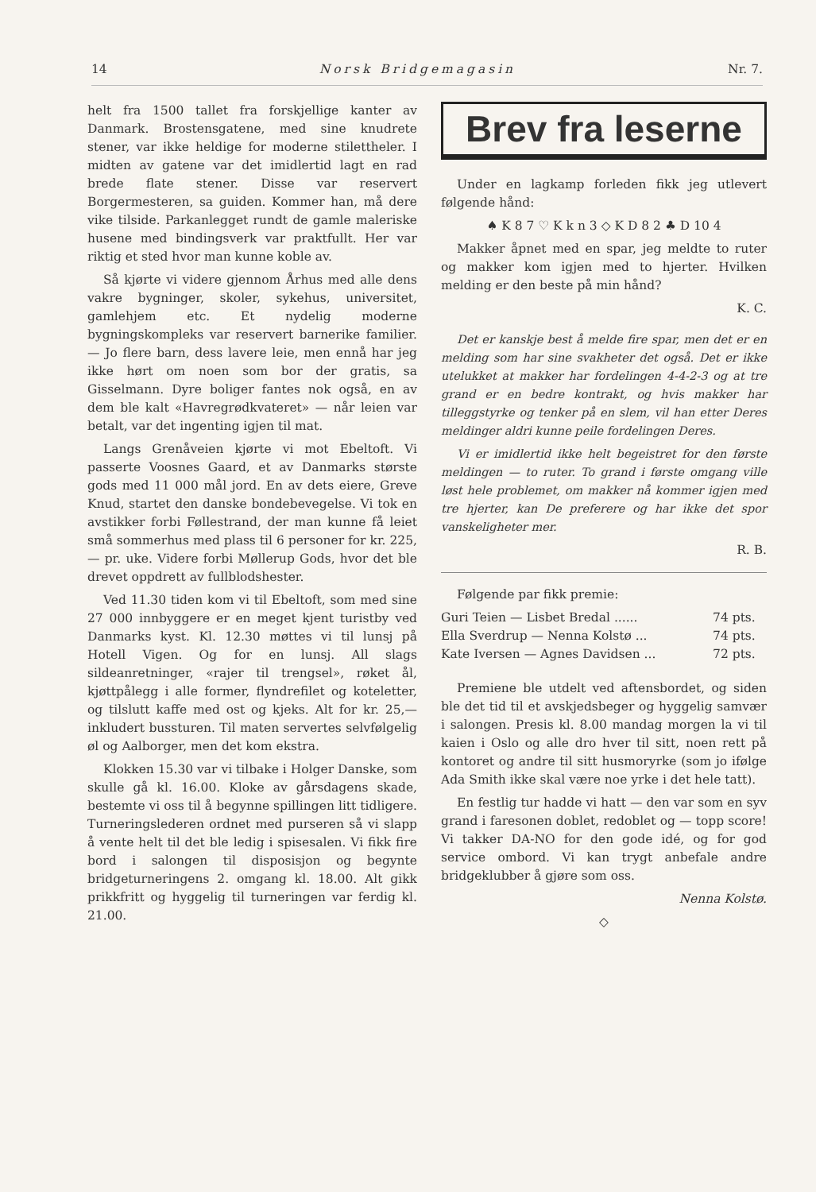14 Norsk Bridgemagasin Nr. 7.
helt fra 1500 tallet fra forskjellige kanter av Danmark. Brostensgatene, med sine knudrete stener, var ikke heldige for moderne stilettheler. I midten av gatene var det imidlertid lagt en rad brede flate stener. Disse var reservert Borgermesteren, sa guiden. Kommer han, må dere vike tilside. Parkanlegget rundt de gamle maleriske husene med bindingsverk var praktfullt. Her var riktig et sted hvor man kunne koble av.
Så kjørte vi videre gjennom Århus med alle dens vakre bygninger, skoler, sykehus, universitet, gamlehjem etc. Et nydelig moderne bygningskompleks var reservert barnerike familier. — Jo flere barn, dess lavere leie, men ennå har jeg ikke hørt om noen som bor der gratis, sa Gisselmann. Dyre boliger fantes nok også, en av dem ble kalt «Havregrødkvateret» — når leien var betalt, var det ingenting igjen til mat.
Langs Grenåveien kjørte vi mot Ebeltoft. Vi passerte Voosnes Gaard, et av Danmarks største gods med 11 000 mål jord. En av dets eiere, Greve Knud, startet den danske bondebevegelse. Vi tok en avstikker forbi Føllestrand, der man kunne få leiet små sommerhus med plass til 6 personer for kr. 225,— pr. uke. Videre forbi Møllerup Gods, hvor det ble drevet oppdrett av fullblodshester.
Ved 11.30 tiden kom vi til Ebeltoft, som med sine 27 000 innbyggere er en meget kjent turistby ved Danmarks kyst. Kl. 12.30 møttes vi til lunsj på Hotell Vigen. Og for en lunsj. All slags sildeanretninger, «rajer til trengsel», røket ål, kjøttpålegg i alle former, flyndrefilet og koteletter, og tilslutt kaffe med ost og kjeks. Alt for kr. 25,— inkludert bussturen. Til maten servertes selvfølgelig øl og Aalborger, men det kom ekstra.
Klokken 15.30 var vi tilbake i Holger Danske, som skulle gå kl. 16.00. Kloke av gårsdagens skade, bestemte vi oss til å begynne spillingen litt tidligere. Turneringslederen ordnet med purseren så vi slapp å vente helt til det ble ledig i spisesalen. Vi fikk fire bord i salongen til disposisjon og begynte bridgeturneringens 2. omgang kl. 18.00. Alt gikk prikkfritt og hyggelig til turneringen var ferdig kl. 21.00.
Brev fra leserne
Under en lagkamp forleden fikk jeg utlevert følgende hånd:
♠ K 8 7 ♡ K k n 3 ◇ K D 8 2 ♣ D 10 4
Makker åpnet med en spar, jeg meldte to ruter og makker kom igjen med to hjerter. Hvilken melding er den beste på min hånd?
K. C.
Det er kanskje best å melde fire spar, men det er en melding som har sine svakheter det også. Det er ikke utelukket at makker har fordelingen 4-4-2-3 og at tre grand er en bedre kontrakt, og hvis makker har tilleggstyrke og tenker på en slem, vil han etter Deres meldinger aldri kunne peile fordelingen Deres.
Vi er imidlertid ikke helt begeistret for den første meldingen — to ruter. To grand i første omgang ville løst hele problemet, om makker nå kommer igjen med tre hjerter, kan De preferere og har ikke det spor vanskeligheter mer.
R. B.
Følgende par fikk premie:
| Guri Teien — Lisbet Bredal ...... | 74 pts. |
| Ella Sverdrup — Nenna Kolstø ... | 74 pts. |
| Kate Iversen — Agnes Davidsen ... | 72 pts. |
Premiene ble utdelt ved aftensbordet, og siden ble det tid til et avskjedsbeger og hyggelig samvær i salongen. Presis kl. 8.00 mandag morgen la vi til kaien i Oslo og alle dro hver til sitt, noen rett på kontoret og andre til sitt husmoryrke (som jo ifølge Ada Smith ikke skal være noe yrke i det hele tatt).
En festlig tur hadde vi hatt — den var som en syv grand i faresonen doblet, redoblet og — topp score! Vi takker DA-NO for den gode idé, og for god service ombord. Vi kan trygt anbefale andre bridgeklubber å gjøre som oss.
Nenna Kolstø.
◇